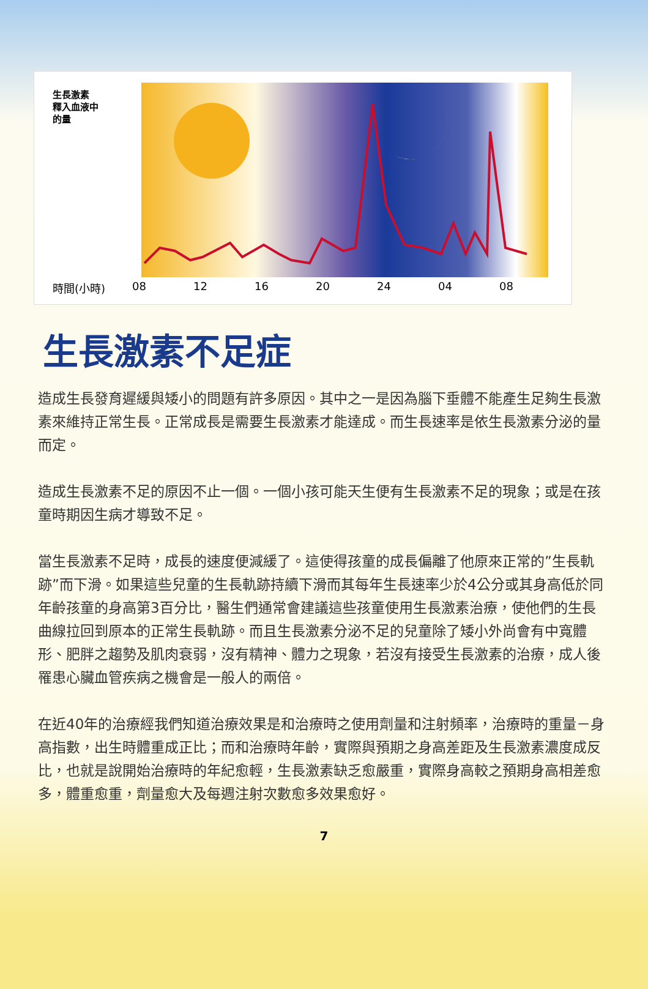生長激素
釋入血液中
的量
時間(小時) 08 12 16 20 24 04 08
生長激素不足症
造成生長發育遲緩與矮小的問題有許多原因。其中之一是因為腦下垂體不能產生足夠生長激素來維持正常生長。正常成長是需要生長激素才能達成。而生長速率是依生長激素分泌的量而定。
造成生長激素不足的原因不止一個。一個小孩可能天生便有生長激素不足的現象；或是在孩童時期因生病才導致不足。
當生長激素不足時，成長的速度便減緩了。這使得孩童的成長偏離了他原來正常的”生長軌跡”而下滑。如果這些兒童的生長軌跡持續下滑而其每年生長速率少於4公分或其身高低於同年齡孩童的身高第3百分比，醫生們通常會建議這些孩童使用生長激素治療，使他們的生長曲線拉回到原本的正常生長軌跡。而且生長激素分泌不足的兒童除了矮小外尚會有中寬體形、肥胖之趨勢及肌肉衰弱，沒有精神、體力之現象，若沒有接受生長激素的治療，成人後罹患心臟血管疾病之機會是一般人的兩倍。
在近40年的治療經我們知道治療效果是和治療時之使用劑量和注射頻率，治療時的重量－身高指數，出生時體重成正比；而和治療時年齡，實際與預期之身高差距及生長激素濃度成反比，也就是說開始治療時的年紀愈輕，生長激素缺乏愈嚴重，實際身高較之預期身高相差愈多，體重愈重，劑量愈大及每週注射次數愈多效果愈好。
7